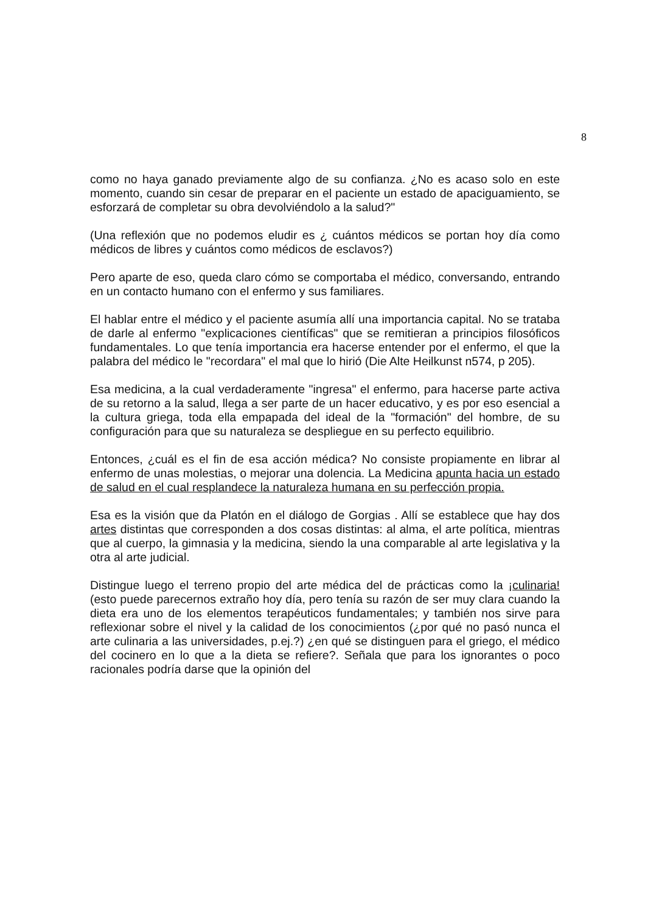8
como no haya ganado previamente algo de su confianza. ¿No es acaso solo en este momento, cuando sin cesar de preparar en el paciente un estado de apaciguamiento, se esforzará de completar su obra devolviéndolo a la salud?"
(Una reflexión que no podemos eludir es ¿ cuántos médicos se portan hoy día como médicos de libres y cuántos como médicos de esclavos?)
Pero aparte de eso, queda claro cómo se comportaba el médico, conversando, entrando en un contacto humano con el enfermo y sus familiares.
El hablar entre el médico y el paciente asumía allí una importancia capital. No se trataba de darle al enfermo "explicaciones científicas" que se remitieran a principios filosóficos fundamentales. Lo que tenía importancia era hacerse entender por el enfermo, el que la palabra del médico le "recordara" el mal que lo hirió (Die Alte Heilkunst n574, p 205).
Esa medicina, a la cual verdaderamente "ingresa" el enfermo, para hacerse parte activa de su retorno a la salud, llega a ser parte de un hacer educativo, y es por eso esencial a la cultura griega, toda ella empapada del ideal de la "formación" del hombre, de su configuración para que su naturaleza se despliegue en su perfecto equilibrio.
Entonces, ¿cuál es el fin de esa acción médica? No consiste propiamente en librar al enfermo de unas molestias, o mejorar una dolencia. La Medicina apunta hacia un estado de salud en el cual resplandece la naturaleza humana en su perfección propia.
Esa es la visión que da Platón en el diálogo de Gorgias . Allí se establece que hay dos artes distintas que corresponden a dos cosas distintas: al alma, el arte política, mientras que al cuerpo, la gimnasia y la medicina, siendo la una comparable al arte legislativa y la otra al arte judicial.
Distingue luego el terreno propio del arte médica del de prácticas como la ¡culinaria! (esto puede parecernos extraño hoy día, pero tenía su razón de ser muy clara cuando la dieta era uno de los elementos terapéuticos fundamentales; y también nos sirve para reflexionar sobre el nivel y la calidad de los conocimientos (¿por qué no pasó nunca el arte culinaria a las universidades, p.ej.?) ¿en qué se distinguen para el griego, el médico del cocinero en lo que a la dieta se refiere?. Señala que para los ignorantes o poco racionales podría darse que la opinión del